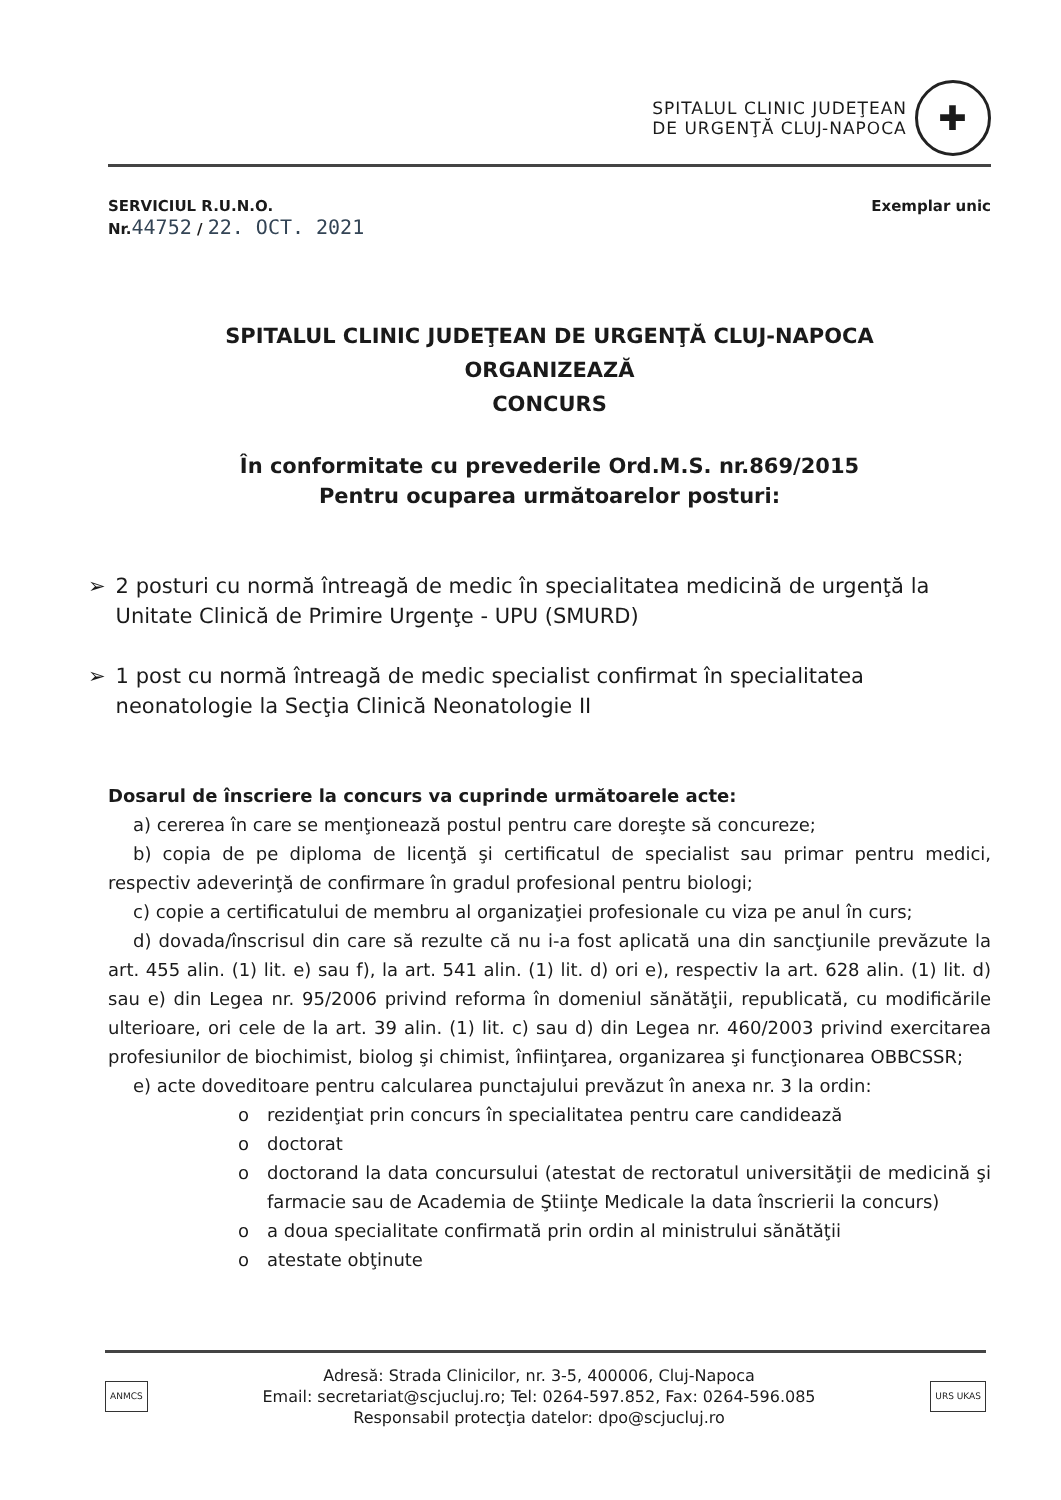SPITALUL CLINIC JUDEŢEAN
DE URGENŢĂ CLUJ-NAPOCA
✚
SERVICIUL R.U.N.O.
Nr.44752 / 22. OCT. 2021
Exemplar unic
SPITALUL CLINIC JUDEŢEAN DE URGENŢĂ CLUJ-NAPOCA
ORGANIZEAZĂ
CONCURS
În conformitate cu prevederile Ord.M.S. nr.869/2015
Pentru ocuparea următoarelor posturi:
➢ 2 posturi cu normă întreagă de medic în specialitatea medicină de urgenţă la Unitate Clinică de Primire Urgenţe - UPU (SMURD)
➢ 1 post cu normă întreagă de medic specialist confirmat în specialitatea neonatologie la Secţia Clinică Neonatologie II
Dosarul de înscriere la concurs va cuprinde următoarele acte:
a) cererea în care se menţionează postul pentru care doreşte să concureze;
b) copia de pe diploma de licenţă şi certificatul de specialist sau primar pentru medici, respectiv adeverinţă de confirmare în gradul profesional pentru biologi;
c) copie a certificatului de membru al organizaţiei profesionale cu viza pe anul în curs;
d) dovada/înscrisul din care să rezulte că nu i-a fost aplicată una din sancţiunile prevăzute la art. 455 alin. (1) lit. e) sau f), la art. 541 alin. (1) lit. d) ori e), respectiv la art. 628 alin. (1) lit. d) sau e) din Legea nr. 95/2006 privind reforma în domeniul sănătăţii, republicată, cu modificările ulterioare, ori cele de la art. 39 alin. (1) lit. c) sau d) din Legea nr. 460/2003 privind exercitarea profesiunilor de biochimist, biolog şi chimist, înfiinţarea, organizarea şi funcţionarea OBBCSSR;
e) acte doveditoare pentru calcularea punctajului prevăzut în anexa nr. 3 la ordin:
o rezidenţiat prin concurs în specialitatea pentru care candidează
o doctorat
o doctorand la data concursului (atestat de rectoratul universităţii de medicină şi farmacie sau de Academia de Ştiinţe Medicale la data înscrierii la concurs)
o a doua specialitate confirmată prin ordin al ministrului sănătăţii
o atestate obţinute
ANMCS
Adresă: Strada Clinicilor, nr. 3-5, 400006, Cluj-Napoca
Email: secretariat@scjucluj.ro; Tel: 0264-597.852, Fax: 0264-596.085
Responsabil protecţia datelor: dpo@scjucluj.ro
URS UKAS